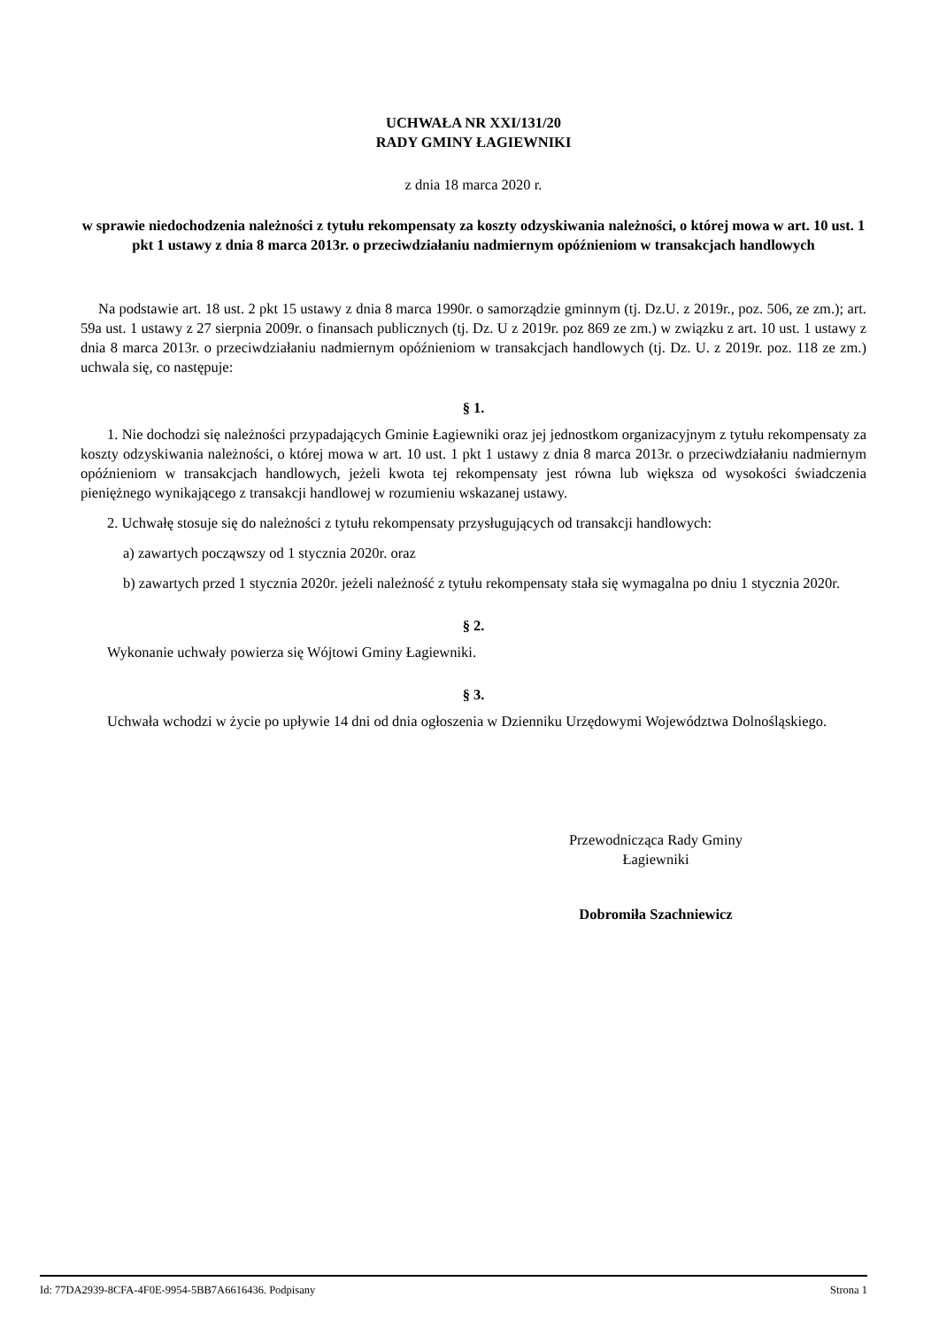UCHWAŁA NR XXI/131/20
RADY GMINY ŁAGIEWNIKI
z dnia 18 marca 2020 r.
w sprawie niedochodzenia należności z tytułu rekompensaty za koszty odzyskiwania należności, o której mowa w art. 10 ust. 1 pkt 1 ustawy z dnia 8 marca 2013r. o przeciwdziałaniu nadmiernym opóźnieniom w transakcjach handlowych
Na podstawie art. 18 ust. 2 pkt 15 ustawy z dnia 8 marca 1990r. o samorządzie gminnym (tj. Dz.U. z 2019r., poz. 506, ze zm.); art. 59a ust. 1 ustawy z 27 sierpnia 2009r. o finansach publicznych (tj. Dz. U z 2019r. poz 869 ze zm.) w związku z art. 10 ust. 1 ustawy z dnia 8 marca 2013r. o przeciwdziałaniu nadmiernym opóźnieniom w transakcjach handlowych (tj. Dz. U. z 2019r. poz. 118 ze zm.) uchwala się, co następuje:
§ 1.
1. Nie dochodzi się należności przypadających Gminie Łagiewniki oraz jej jednostkom organizacyjnym z tytułu rekompensaty za koszty odzyskiwania należności, o której mowa w art. 10 ust. 1 pkt 1 ustawy z dnia 8 marca 2013r. o przeciwdziałaniu nadmiernym opóźnieniom w transakcjach handlowych, jeżeli kwota tej rekompensaty jest równa lub większa od wysokości świadczenia pieniężnego wynikającego z transakcji handlowej w rozumieniu wskazanej ustawy.
2. Uchwałę stosuje się do należności z tytułu rekompensaty przysługujących od transakcji handlowych:
a) zawartych począwszy od 1 stycznia 2020r. oraz
b) zawartych przed 1 stycznia 2020r. jeżeli należność z tytułu rekompensaty stała się wymagalna po dniu 1 stycznia 2020r.
§ 2.
Wykonanie uchwały powierza się Wójtowi Gminy Łagiewniki.
§ 3.
Uchwała wchodzi w życie po upływie 14 dni od dnia ogłoszenia w Dzienniku Urzędowymi Województwa Dolnośląskiego.
Przewodnicząca Rady Gminy
Łagiewniki
Dobromiła Szachniewicz
Id: 77DA2939-8CFA-4F0E-9954-5BB7A6616436. Podpisany Strona 1